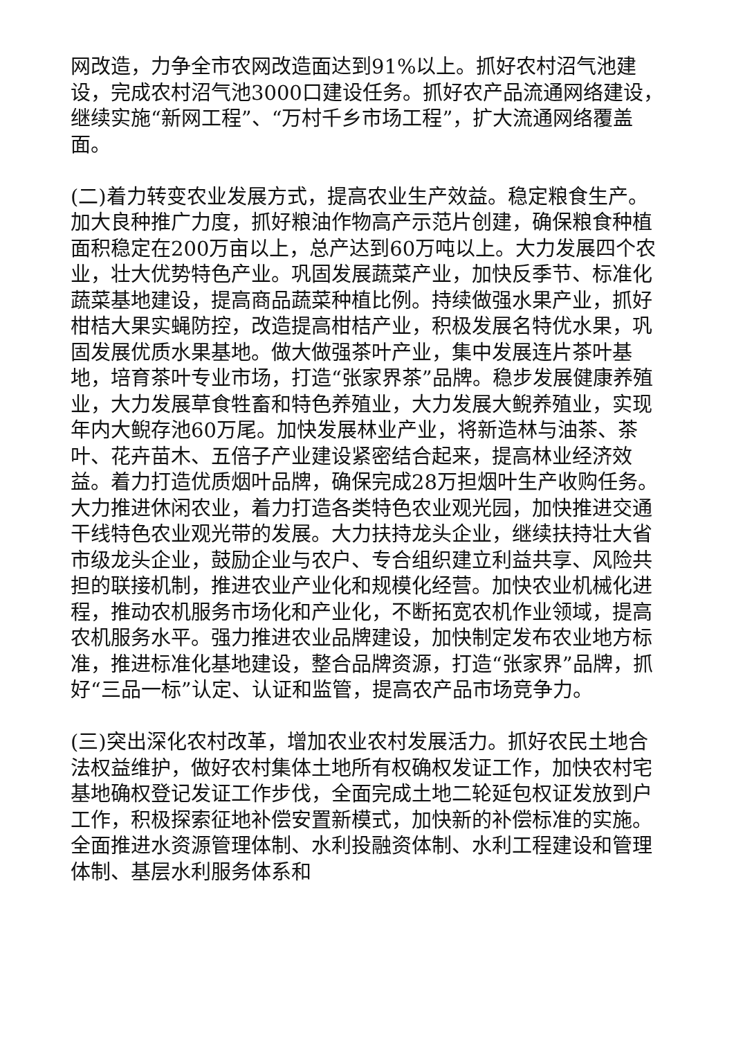网改造，力争全市农网改造面达到91%以上。抓好农村沼气池建设，完成农村沼气池3000口建设任务。抓好农产品流通网络建设，继续实施“新网工程”、“万村千乡市场工程”，扩大流通网络覆盖面。
(二)着力转变农业发展方式，提高农业生产效益。稳定粮食生产。加大良种推广力度，抓好粮油作物高产示范片创建，确保粮食种植面积稳定在200万亩以上，总产达到60万吨以上。大力发展四个农业，壮大优势特色产业。巩固发展蔬菜产业，加快反季节、标准化蔬菜基地建设，提高商品蔬菜种植比例。持续做强水果产业，抓好柑桔大果实蝇防控，改造提高柑桔产业，积极发展名特优水果，巩固发展优质水果基地。做大做强茶叶产业，集中发展连片茶叶基地，培育茶叶专业市场，打造“张家界茶”品牌。稳步发展健康养殖业，大力发展草食牲畜和特色养殖业，大力发展大鲵养殖业，实现年内大鲵存池60万尾。加快发展林业产业，将新造林与油茶、茶叶、花卉苗木、五倍子产业建设紧密结合起来，提高林业经济效益。着力打造优质烟叶品牌，确保完成28万担烟叶生产收购任务。大力推进休闲农业，着力打造各类特色农业观光园，加快推进交通干线特色农业观光带的发展。大力扶持龙头企业，继续扶持壮大省市级龙头企业，鼓励企业与农户、专合组织建立利益共享、风险共担的联接机制，推进农业产业化和规模化经营。加快农业机械化进程，推动农机服务市场化和产业化，不断拓宽农机作业领域，提高农机服务水平。强力推进农业品牌建设，加快制定发布农业地方标准，推进标准化基地建设，整合品牌资源，打造“张家界”品牌，抓好“三品一标”认定、认证和监管，提高农产品市场竞争力。
(三)突出深化农村改革，增加农业农村发展活力。抓好农民土地合法权益维护，做好农村集体土地所有权确权发证工作，加快农村宅基地确权登记发证工作步伐，全面完成土地二轮延包权证发放到户工作，积极探索征地补偿安置新模式，加快新的补偿标准的实施。全面推进水资源管理体制、水利投融资体制、水利工程建设和管理体制、基层水利服务体系和